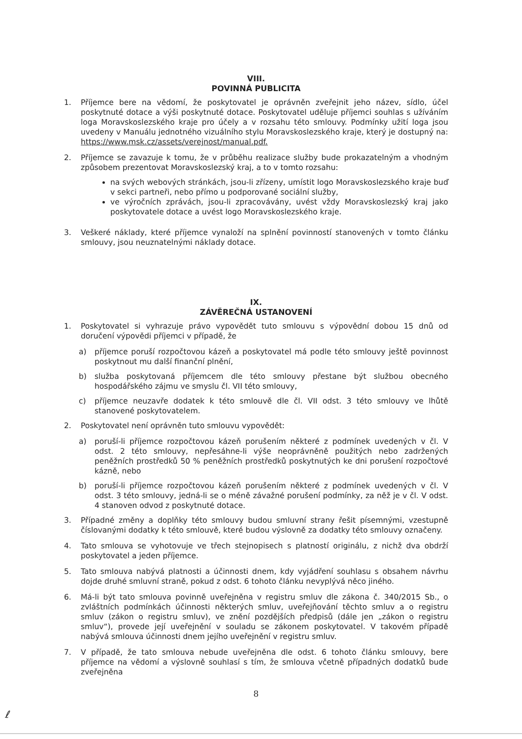VIII.
POVINNÁ PUBLICITA
1. Příjemce bere na vědomí, že poskytovatel je oprávněn zveřejnit jeho název, sídlo, účel poskytnuté dotace a výši poskytnuté dotace. Poskytovatel uděluje příjemci souhlas s užíváním loga Moravskoslezského kraje pro účely a v rozsahu této smlouvy. Podmínky užití loga jsou uvedeny v Manuálu jednotného vizuálního stylu Moravskoslezského kraje, který je dostupný na: https://www.msk.cz/assets/verejnost/manual.pdf.
2. Příjemce se zavazuje k tomu, že v průběhu realizace služby bude prokazatelným a vhodným způsobem prezentovat Moravskoslezský kraj, a to v tomto rozsahu:
na svých webových stránkách, jsou-li zřízeny, umístit logo Moravskoslezského kraje buď v sekci partneři, nebo přímo u podporované sociální služby,
ve výročních zprávách, jsou-li zpracovávány, uvést vždy Moravskoslezský kraj jako poskytovatele dotace a uvést logo Moravskoslezského kraje.
3. Veškeré náklady, které příjemce vynaloží na splnění povinností stanovených v tomto článku smlouvy, jsou neuznatelnými náklady dotace.
IX.
ZÁVĚREČNÁ USTANOVENÍ
1. Poskytovatel si vyhrazuje právo vypovědět tuto smlouvu s výpovědní dobou 15 dnů od doručení výpovědi příjemci v případě, že
a) příjemce poruší rozpočtovou kázeň a poskytovatel má podle této smlouvy ještě povinnost poskytnout mu další finanční plnění,
b) služba poskytovaná příjemcem dle této smlouvy přestane být službou obecného hospodářského zájmu ve smyslu čl. VII této smlouvy,
c) příjemce neuzavře dodatek k této smlouvě dle čl. VII odst. 3 této smlouvy ve lhůtě stanovené poskytovatelem.
2. Poskytovatel není oprávněn tuto smlouvu vypovědět:
a) poruší-li příjemce rozpočtovou kázeň porušením některé z podmínek uvedených v čl. V odst. 2 této smlouvy, nepřesáhne-li výše neoprávněně použitých nebo zadržených peněžních prostředků 50 % peněžních prostředků poskytnutých ke dni porušení rozpočtové kázně, nebo
b) poruší-li příjemce rozpočtovou kázeň porušením některé z podmínek uvedených v čl. V odst. 3 této smlouvy, jedná-li se o méně závažné porušení podmínky, za něž je v čl. V odst. 4 stanoven odvod z poskytnuté dotace.
3. Případné změny a doplňky této smlouvy budou smluvní strany řešit písemnými, vzestupně číslovanými dodatky k této smlouvě, které budou výslovně za dodatky této smlouvy označeny.
4. Tato smlouva se vyhotovuje ve třech stejnopisech s platností originálu, z nichž dva obdrží poskytovatel a jeden příjemce.
5. Tato smlouva nabývá platnosti a účinnosti dnem, kdy vyjádření souhlasu s obsahem návrhu dojde druhé smluvní straně, pokud z odst. 6 tohoto článku nevyplývá něco jiného.
6. Má-li být tato smlouva povinně uveřejněna v registru smluv dle zákona č. 340/2015 Sb., o zvláštních podmínkách účinnosti některých smluv, uveřejňování těchto smluv a o registru smluv (zákon o registru smluv), ve znění pozdějších předpisů (dále jen „zákon o registru smluv“), provede její uveřejnění v souladu se zákonem poskytovatel. V takovém případě nabývá smlouva účinnosti dnem jejího uveřejnění v registru smluv.
7. V případě, že tato smlouva nebude uveřejněna dle odst. 6 tohoto článku smlouvy, bere příjemce na vědomí a výslovně souhlasí s tím, že smlouva včetně případných dodatků bude zveřejněna
8
ℓ